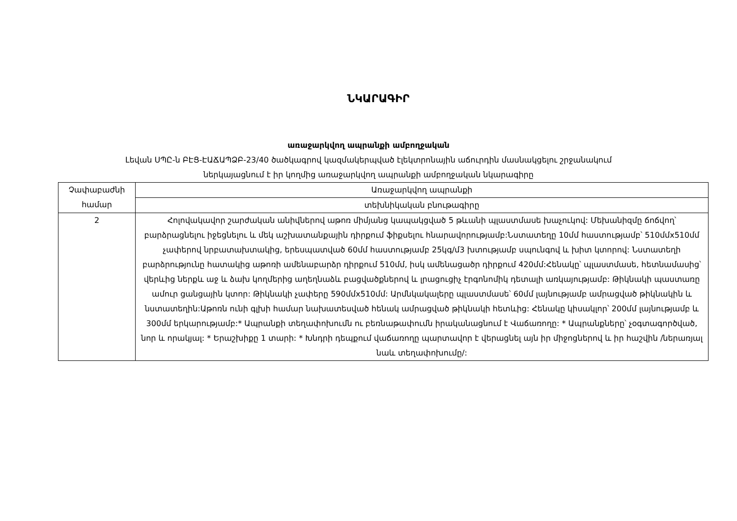ՆԿԱՐԱԳԻՐ
առաջարկվող ապրանքի ամբողջական
Լեվան ՍՊԸ-ն ԲԷՑ-ԷԱՃԱՊՁԲ-23/40 ծածկագրով կազմակերպված էլեկտրոնային աճուրդին մասնակցելու շրջանակում
ներկայացնում է իր կողմից առաջարկվող ապրանքի ամբողջական նկարագիրը
| Չափաբաժնի համար | Առաջարկվող ապրանքի |
| --- | --- |
| | տեխնիկական բնութագիրը |
| 2 | Հոլովակավոր շարժական անիվներով աթոռ միմյանց կապակցված 5 թևանի պլաստմասե խաչուկով: Մեխանիզմը ճոճվող՝ բարձրացնելու իջեցնելու և մեկ աշխատանքային դիրքում ֆիքսելու հնարավորությամբ:Նստատեղը 10մմ հաստությամբ՝ 510մմx510մմ չափերով նրբատախտակից, երեսպատված 60մմ հաստությամբ 25կգ/մ3 խտությամբ սպունգով և խիտ կտորով: Նստատեղի բարձրությունը հատակից աթոռի ամենաբարձր դիրքում 510մմ, իսկ ամենացածր դիրքում 420մմ:Հենակը՝ պլաստմասե, հետնամասից՝ վերևից ներքև աջ և ձախ կողմերից աղեղնաձև բացվածքներով և լրացուցիչ էրգոնոմիկ դետալի առկայությամբ: Թիկնակի պաստառը ամուր ցանցային կտոր: Թիկնակի չափերը 590մմx510մմ: Արմնկակալերը պլաստմասե՝ 60մմ լայնությամբ ամրացված թիկնակին և նստատեղին:Աթոռն ունի գլխի համար նախատեսված հենակ ամրացված թիկնակի հետևից: Հենակը կիսակլոր՝ 200մմ լայնությամբ և 300մմ երկարությամբ:* Ապրանքի տեղափոխումն ու բեռնաթափումն իրականացնում է Վաճառողը: * Ապրանքները՝ չօգտագործված, նոր և որակյալ: * Երաշխիքը 1 տարի: * Խնդրի դեպքում վաճառողը պարտավոր է վերացնել այն իր միջոցներով և իր հաշվին /ներառյալ նաև տեղափոխումը/: |